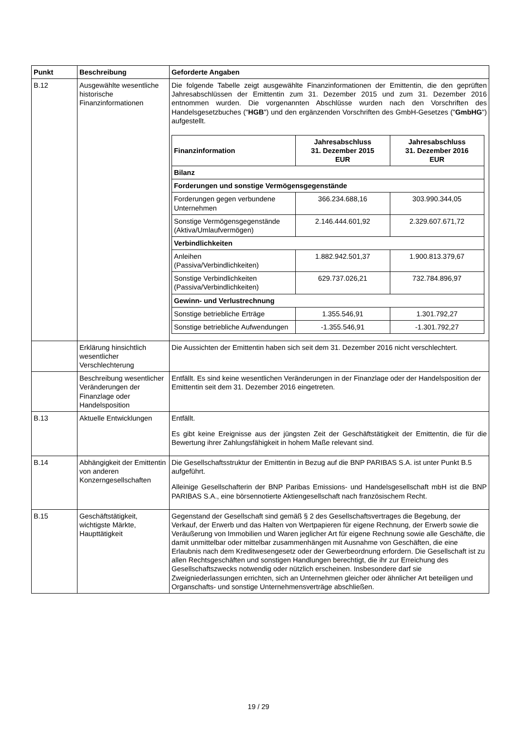| Punkt | Beschreibung | Geforderte Angaben |
| --- | --- | --- |
| B.12 | Ausgewählte wesentliche historische Finanzinformationen | Die folgende Tabelle zeigt ausgewählte Finanzinformationen der Emittentin, die den geprüften Jahresabschlüssen der Emittentin zum 31. Dezember 2015 und zum 31. Dezember 2016 entnommen wurden. Die vorgenannten Abschlüsse wurden nach den Vorschriften des Handelsgesetzbuches (" HGB ") und den ergänzenden Vorschriften des GmbH-Gesetzes (" GmbHG ") aufgestellt. / Finanzinformation / Jahresabschluss 31. Dezember 2015 EUR / Jahresabschluss 31. Dezember 2016 EUR / / --- / --- / --- / / Bilanz / / / / Forderungen und sonstige Vermögensgegenstände / / / / Forderungen gegen verbundene Unternehmen / 366.234.688,16 / 303.990.344,05 / / Sonstige Vermögensgegenstände (Aktiva/Umlaufvermögen) / 2.146.444.601,92 / 2.329.607.671,72 / / Verbindlichkeiten / / / / Anleihen (Passiva/Verbindlichkeiten) / 1.882.942.501,37 / 1.900.813.379,67 / / Sonstige Verbindlichkeiten (Passiva/Verbindlichkeiten) / 629.737.026,21 / 732.784.896,97 / / Gewinn- und Verlustrechnung / / / / Sonstige betriebliche Erträge / 1.355.546,91 / 1.301.792,27 / / Sonstige betriebliche Aufwendungen / -1.355.546,91 / -1.301.792,27 / |
| | Erklärung hinsichtlich wesentlicher Verschlechterung | Die Aussichten der Emittentin haben sich seit dem 31. Dezember 2016 nicht verschlechtert. |
| | Beschreibung wesentlicher Veränderungen der Finanzlage oder Handelsposition | Entfällt. Es sind keine wesentlichen Veränderungen in der Finanzlage oder der Handelsposition der Emittentin seit dem 31. Dezember 2016 eingetreten. |
| B.13 | Aktuelle Entwicklungen | Entfällt. Es gibt keine Ereignisse aus der jüngsten Zeit der Geschäftstätigkeit der Emittentin, die für die Bewertung ihrer Zahlungsfähigkeit in hohem Maße relevant sind. |
| B.14 | Abhängigkeit der Emittentin von anderen Konzerngesellschaften | Die Gesellschaftsstruktur der Emittentin in Bezug auf die BNP PARIBAS S.A. ist unter Punkt B.5 aufgeführt. Alleinige Gesellschafterin der BNP Paribas Emissions- und Handelsgesellschaft mbH ist die BNP PARIBAS S.A., eine börsennotierte Aktiengesellschaft nach französischem Recht. |
| B.15 | Geschäftstätigkeit, wichtigste Märkte, Haupttätigkeit | Gegenstand der Gesellschaft sind gemäß § 2 des Gesellschaftsvertrages die Begebung, der Verkauf, der Erwerb und das Halten von Wertpapieren für eigene Rechnung, der Erwerb sowie die Veräußerung von Immobilien und Waren jeglicher Art für eigene Rechnung sowie alle Geschäfte, die damit unmittelbar oder mittelbar zusammenhängen mit Ausnahme von Geschäften, die eine Erlaubnis nach dem Kreditwesengesetz oder der Gewerbeordnung erfordern. Die Gesellschaft ist zu allen Rechtsgeschäften und sonstigen Handlungen berechtigt, die ihr zur Erreichung des Gesellschaftszwecks notwendig oder nützlich erscheinen. Insbesondere darf sie Zweigniederlassungen errichten, sich an Unternehmen gleicher oder ähnlicher Art beteiligen und Organschafts- und sonstige Unternehmensverträge abschließen. |
19 / 29